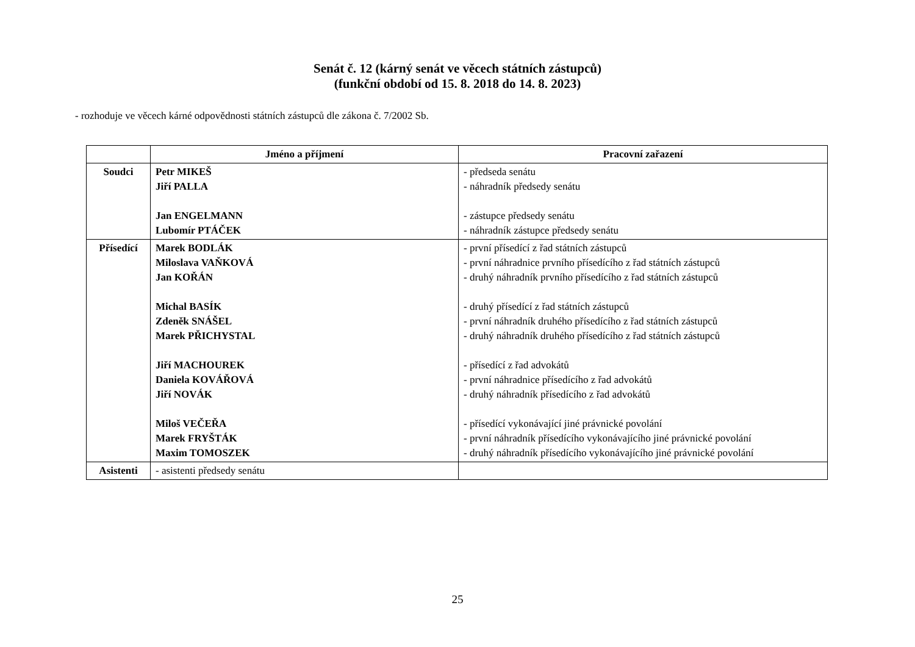Senát č. 12 (kárný senát ve věcech státních zástupců)
(funkční období od 15. 8. 2018 do 14. 8. 2023)
- rozhoduje ve věcech kárné odpovědnosti státních zástupců dle zákona č. 7/2002 Sb.
| | Jméno a příjmení | Pracovní zařazení |
| --- | --- | --- |
| Soudci | Petr MIKEŠ Jiří PALLA Jan ENGELMANN Lubomír PTÁČEK | - předseda senátu - náhradník předsedy senátu - zástupce předsedy senátu - náhradník zástupce předsedy senátu |
| Přísedící | Marek BODLÁK Miloslava VAŇKOVÁ Jan KOŘÁN Michal BASÍK Zdeněk SNÁŠEL Marek PŘICHYSTAL Jiří MACHOUREK Daniela KOVÁŘOVÁ Jiří NOVÁK Miloš VEČEŘA Marek FRYŠTÁK Maxim TOMOSZEK | - první přísedící z řad státních zástupců - první náhradnice prvního přísedícího z řad státních zástupců - druhý náhradník prvního přísedícího z řad státních zástupců - druhý přísedící z řad státních zástupců - první náhradník druhého přísedícího z řad státních zástupců - druhý náhradník druhého přísedícího z řad státních zástupců - přísedící z řad advokátů - první náhradnice přísedícího z řad advokátů - druhý náhradník přísedícího z řad advokátů - přísedící vykonávající jiné právnické povolání - první náhradník přísedícího vykonávajícího jiné právnické povolání - druhý náhradník přísedícího vykonávajícího jiné právnické povolání |
| Asistenti | - asistenti předsedy senátu | |
25